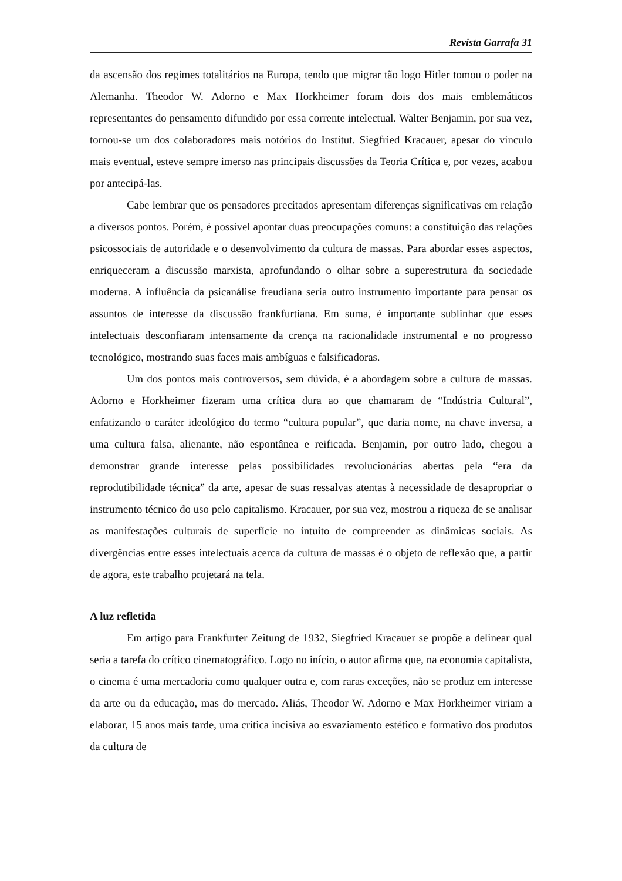Revista Garrafa 31
da ascensão dos regimes totalitários na Europa, tendo que migrar tão logo Hitler tomou o poder na Alemanha. Theodor W. Adorno e Max Horkheimer foram dois dos mais emblemáticos representantes do pensamento difundido por essa corrente intelectual. Walter Benjamin, por sua vez, tornou-se um dos colaboradores mais notórios do Institut. Siegfried Kracauer, apesar do vínculo mais eventual, esteve sempre imerso nas principais discussões da Teoria Crítica e, por vezes, acabou por antecipá-las.
Cabe lembrar que os pensadores precitados apresentam diferenças significativas em relação a diversos pontos. Porém, é possível apontar duas preocupações comuns: a constituição das relações psicossociais de autoridade e o desenvolvimento da cultura de massas. Para abordar esses aspectos, enriqueceram a discussão marxista, aprofundando o olhar sobre a superestrutura da sociedade moderna. A influência da psicanálise freudiana seria outro instrumento importante para pensar os assuntos de interesse da discussão frankfurtiana. Em suma, é importante sublinhar que esses intelectuais desconfiaram intensamente da crença na racionalidade instrumental e no progresso tecnológico, mostrando suas faces mais ambíguas e falsificadoras.
Um dos pontos mais controversos, sem dúvida, é a abordagem sobre a cultura de massas. Adorno e Horkheimer fizeram uma crítica dura ao que chamaram de “Indústria Cultural”, enfatizando o caráter ideológico do termo “cultura popular”, que daria nome, na chave inversa, a uma cultura falsa, alienante, não espontânea e reificada. Benjamin, por outro lado, chegou a demonstrar grande interesse pelas possibilidades revolucionárias abertas pela “era da reprodutibilidade técnica” da arte, apesar de suas ressalvas atentas à necessidade de desapropriar o instrumento técnico do uso pelo capitalismo. Kracauer, por sua vez, mostrou a riqueza de se analisar as manifestações culturais de superfície no intuito de compreender as dinâmicas sociais. As divergências entre esses intelectuais acerca da cultura de massas é o objeto de reflexão que, a partir de agora, este trabalho projetará na tela.
A luz refletida
Em artigo para Frankfurter Zeitung de 1932, Siegfried Kracauer se propõe a delinear qual seria a tarefa do crítico cinematográfico. Logo no início, o autor afirma que, na economia capitalista, o cinema é uma mercadoria como qualquer outra e, com raras exceções, não se produz em interesse da arte ou da educação, mas do mercado. Aliás, Theodor W. Adorno e Max Horkheimer viriam a elaborar, 15 anos mais tarde, uma crítica incisiva ao esvaziamento estético e formativo dos produtos da cultura de